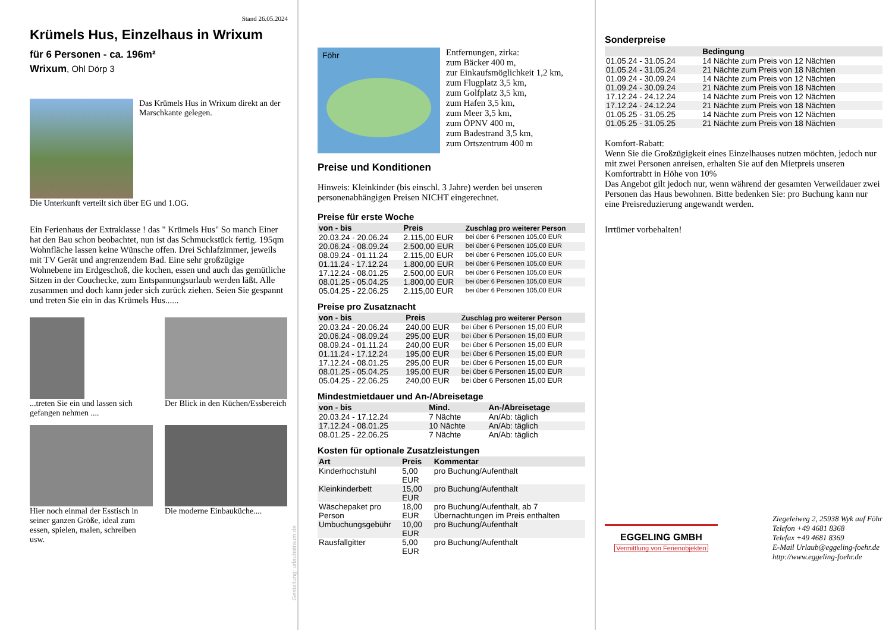Stand 26.05.2024
Krümels Hus, Einzelhaus in Wrixum
für 6 Personen - ca. 196m²
Wrixum, Ohl Dörp 3
Das Krümels Hus in Wrixum direkt an der Marschkante gelegen.
Die Unterkunft verteilt sich über EG und 1.OG.
Ein Ferienhaus der Extraklasse ! das " Krümels Hus" So manch Einer hat den Bau schon beobachtet, nun ist das Schmuckstück fertig. 195qm Wohnfläche lassen keine Wünsche offen. Drei Schlafzimmer, jeweils mit TV Gerät und angrenzendem Bad. Eine sehr großzügige Wohnebene im Erdgeschoß, die kochen, essen und auch das gemütliche Sitzen in der Couchecke, zum Entspannungsurlaub werden läßt. Alle zusammen und doch kann jeder sich zurück ziehen. Seien Sie gespannt und treten Sie ein in das Krümels Hus......
...treten Sie ein und lassen sich gefangen nehmen ....
Der Blick in den Küchen/Essbereich
Hier noch einmal der Esstisch in seiner ganzen Größe, ideal zum essen, spielen, malen, schreiben usw.
Die moderne Einbauküche....
Gestaltung: urlaubstraum.de
Föhr
Entfernungen, zirka:
zum Bäcker 400 m,
zur Einkaufsmöglichkeit 1,2 km,
zum Flugplatz 3,5 km,
zum Golfplatz 3,5 km,
zum Hafen 3,5 km,
zum Meer 3,5 km,
zum ÖPNV 400 m,
zum Badestrand 3,5 km,
zum Ortszentrum 400 m
Preise und Konditionen
Hinweis: Kleinkinder (bis einschl. 3 Jahre) werden bei unseren personenabhängigen Preisen NICHT eingerechnet.
Preise für erste Woche
| von - bis | Preis | Zuschlag pro weiterer Person |
| --- | --- | --- |
| 20.03.24 - 20.06.24 | 2.115,00 EUR | bei über 6 Personen 105,00 EUR |
| 20.06.24 - 08.09.24 | 2.500,00 EUR | bei über 6 Personen 105,00 EUR |
| 08.09.24 - 01.11.24 | 2.115,00 EUR | bei über 6 Personen 105,00 EUR |
| 01.11.24 - 17.12.24 | 1.800,00 EUR | bei über 6 Personen 105,00 EUR |
| 17.12.24 - 08.01.25 | 2.500,00 EUR | bei über 6 Personen 105,00 EUR |
| 08.01.25 - 05.04.25 | 1.800,00 EUR | bei über 6 Personen 105,00 EUR |
| 05.04.25 - 22.06.25 | 2.115,00 EUR | bei über 6 Personen 105,00 EUR |
Preise pro Zusatznacht
| von - bis | Preis | Zuschlag pro weiterer Person |
| --- | --- | --- |
| 20.03.24 - 20.06.24 | 240,00 EUR | bei über 6 Personen 15,00 EUR |
| 20.06.24 - 08.09.24 | 295,00 EUR | bei über 6 Personen 15,00 EUR |
| 08.09.24 - 01.11.24 | 240,00 EUR | bei über 6 Personen 15,00 EUR |
| 01.11.24 - 17.12.24 | 195,00 EUR | bei über 6 Personen 15,00 EUR |
| 17.12.24 - 08.01.25 | 295,00 EUR | bei über 6 Personen 15,00 EUR |
| 08.01.25 - 05.04.25 | 195,00 EUR | bei über 6 Personen 15,00 EUR |
| 05.04.25 - 22.06.25 | 240,00 EUR | bei über 6 Personen 15,00 EUR |
Mindestmietdauer und An-/Abreisetage
| von - bis | Mind. | An-/Abreisetage |
| --- | --- | --- |
| 20.03.24 - 17.12.24 | 7 Nächte | An/Ab: täglich |
| 17.12.24 - 08.01.25 | 10 Nächte | An/Ab: täglich |
| 08.01.25 - 22.06.25 | 7 Nächte | An/Ab: täglich |
Kosten für optionale Zusatzleistungen
| Art | Preis | Kommentar |
| --- | --- | --- |
| Kinderhochstuhl | 5,00 EUR | pro Buchung/Aufenthalt |
| Kleinkinderbett | 15,00 EUR | pro Buchung/Aufenthalt |
| Wäschepaket pro Person | 18,00 EUR | pro Buchung/Aufenthalt, ab 7 Übernachtungen im Preis enthalten |
| Umbuchungsgebühr | 10,00 EUR | pro Buchung/Aufenthalt |
| Rausfallgitter | 5,00 EUR | pro Buchung/Aufenthalt |
Sonderpreise
| | Bedingung |
| --- | --- |
| 01.05.24 - 31.05.24 | 14 Nächte zum Preis von 12 Nächten |
| 01.05.24 - 31.05.24 | 21 Nächte zum Preis von 18 Nächten |
| 01.09.24 - 30.09.24 | 14 Nächte zum Preis von 12 Nächten |
| 01.09.24 - 30.09.24 | 21 Nächte zum Preis von 18 Nächten |
| 17.12.24 - 24.12.24 | 14 Nächte zum Preis von 12 Nächten |
| 17.12.24 - 24.12.24 | 21 Nächte zum Preis von 18 Nächten |
| 01.05.25 - 31.05.25 | 14 Nächte zum Preis von 12 Nächten |
| 01.05.25 - 31.05.25 | 21 Nächte zum Preis von 18 Nächten |
Komfort-Rabatt:
Wenn Sie die Großzügigkeit eines Einzelhauses nutzen möchten, jedoch nur mit zwei Personen anreisen, erhalten Sie auf den Mietpreis unseren Komfortrabtt in Höhe von 10%
Das Angebot gilt jedoch nur, wenn während der gesamten Verweildauer zwei Personen das Haus bewohnen. Bitte bedenken Sie: pro Buchung kann nur eine Preisreduzierung angewandt werden.
Irrtümer vorbehalten!
EGGELING GMBH
Vermittlung von Ferienobjekten
Ziegeleiweg 2, 25938 Wyk auf Föhr
Telefon +49 4681 8368
Telefax +49 4681 8369
E-Mail Urlaub@eggeling-foehr.de
http://www.eggeling-foehr.de